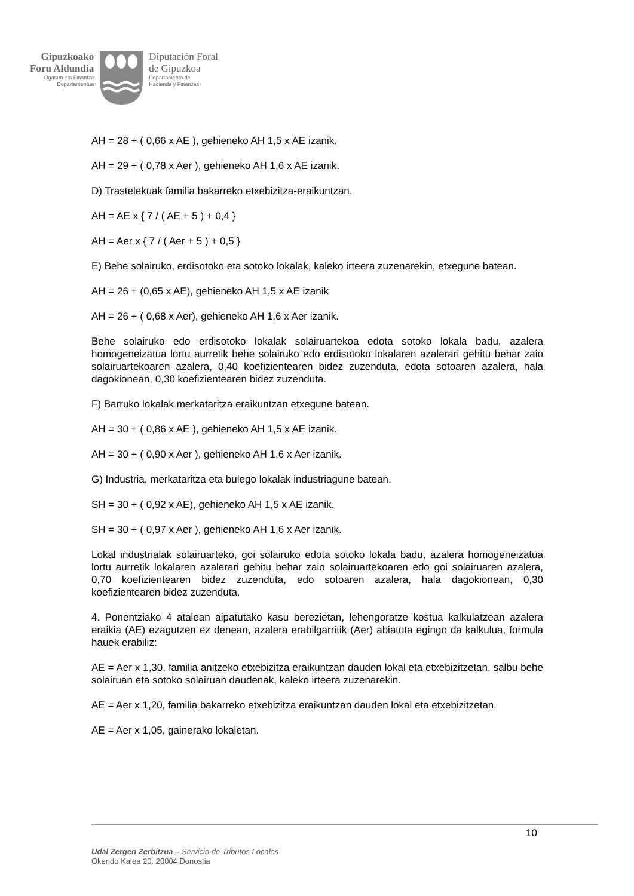Gipuzkoako
Foru Aldundia
Ogasun eta Finantza
Departamentua
Diputación Foral
de Gipuzkoa
Departamento de
Hacienda y Finanzas
AH = 28 + ( 0,66 x AE ), gehieneko AH 1,5 x AE izanik.
AH = 29 + ( 0,78 x Aer ), gehieneko AH 1,6 x AE izanik.
D) Trastelekuak familia bakarreko etxebizitza-eraikuntzan.
AH = AE x { 7 / ( AE + 5 ) + 0,4 }
AH = Aer x { 7 / ( Aer + 5 ) + 0,5 }
E) Behe solairuko, erdisotoko eta sotoko lokalak, kaleko irteera zuzenarekin, etxegune batean.
AH = 26 + (0,65 x AE), gehieneko AH 1,5 x AE izanik
AH = 26 + ( 0,68 x Aer), gehieneko AH 1,6 x Aer izanik.
Behe solairuko edo erdisotoko lokalak solairuartekoa edota sotoko lokala badu, azalera homogeneizatua lortu aurretik behe solairuko edo erdisotoko lokalaren azalerari gehitu behar zaio solairuartekoaren azalera, 0,40 koefizientearen bidez zuzenduta, edota sotoaren azalera, hala dagokionean, 0,30 koefizientearen bidez zuzenduta.
F) Barruko lokalak merkataritza eraikuntzan etxegune batean.
AH = 30 + ( 0,86 x AE ), gehieneko AH 1,5 x AE izanik.
AH = 30 + ( 0,90 x Aer ), gehieneko AH 1,6 x Aer izanik.
G) Industria, merkataritza eta bulego lokalak industriagune batean.
SH = 30 + ( 0,92 x AE), gehieneko AH 1,5 x AE izanik.
SH = 30 + ( 0,97 x Aer ), gehieneko AH 1,6 x Aer izanik.
Lokal industrialak solairuarteko, goi solairuko edota sotoko lokala badu, azalera homogeneizatua lortu aurretik lokalaren azalerari gehitu behar zaio solairuartekoaren edo goi solairuaren azalera, 0,70 koefizientearen bidez zuzenduta, edo sotoaren azalera, hala dagokionean, 0,30 koefizientearen bidez zuzenduta.
4. Ponentziako 4 atalean aipatutako kasu berezietan, lehengoratze kostua kalkulatzean azalera eraikia (AE) ezagutzen ez denean, azalera erabilgarritik (Aer) abiatuta egingo da kalkulua, formula hauek erabiliz:
AE = Aer x 1,30, familia anitzeko etxebizitza eraikuntzan dauden lokal eta etxebizitzetan, salbu behe solairuan eta sotoko solairuan daudenak, kaleko irteera zuzenarekin.
AE = Aer x 1,20, familia bakarreko etxebizitza eraikuntzan dauden lokal eta etxebizitzetan.
AE = Aer x 1,05, gainerako lokaletan.
10
Udal Zergen Zerbitzua – Servicio de Tributos Locales
Okendo Kalea 20. 20004 Donostia